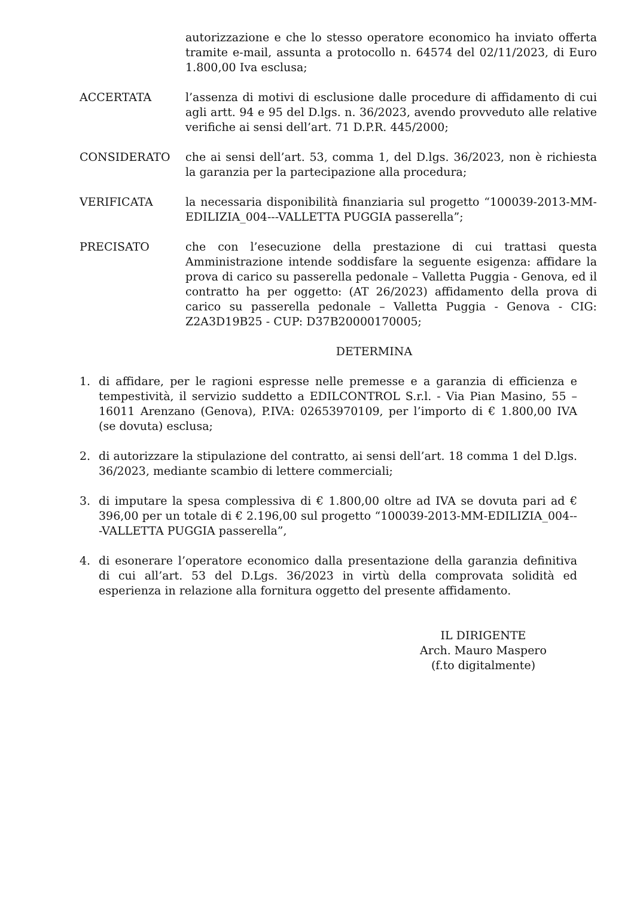autorizzazione e che lo stesso operatore economico ha inviato offerta tramite e-mail, assunta a protocollo n. 64574 del 02/11/2023, di Euro 1.800,00 Iva esclusa;
ACCERTATA l’assenza di motivi di esclusione dalle procedure di affidamento di cui agli artt. 94 e 95 del D.lgs. n. 36/2023, avendo provveduto alle relative verifiche ai sensi dell’art. 71 D.P.R. 445/2000;
CONSIDERATO che ai sensi dell’art. 53, comma 1, del D.lgs. 36/2023, non è richiesta la garanzia per la partecipazione alla procedura;
VERIFICATA la necessaria disponibilità finanziaria sul progetto “100039-2013-MM-EDILIZIA_004---VALLETTA PUGGIA passerella”;
PRECISATO che con l’esecuzione della prestazione di cui trattasi questa Amministrazione intende soddisfare la seguente esigenza: affidare la prova di carico su passerella pedonale – Valletta Puggia - Genova, ed il contratto ha per oggetto: (AT 26/2023) affidamento della prova di carico su passerella pedonale – Valletta Puggia - Genova - CIG: Z2A3D19B25 - CUP: D37B20000170005;
DETERMINA
1. di affidare, per le ragioni espresse nelle premesse e a garanzia di efficienza e tempestività, il servizio suddetto a EDILCONTROL S.r.l. - Via Pian Masino, 55 – 16011 Arenzano (Genova), P.IVA: 02653970109, per l’importo di € 1.800,00 IVA (se dovuta) esclusa;
2. di autorizzare la stipulazione del contratto, ai sensi dell’art. 18 comma 1 del D.lgs. 36/2023, mediante scambio di lettere commerciali;
3. di imputare la spesa complessiva di € 1.800,00 oltre ad IVA se dovuta pari ad € 396,00 per un totale di € 2.196,00 sul progetto “100039-2013-MM-EDILIZIA_004---VALLETTA PUGGIA passerella”,
4. di esonerare l’operatore economico dalla presentazione della garanzia definitiva di cui all’art. 53 del D.Lgs. 36/2023 in virtù della comprovata solidità ed esperienza in relazione alla fornitura oggetto del presente affidamento.
IL DIRIGENTE
Arch. Mauro Maspero
(f.to digitalmente)